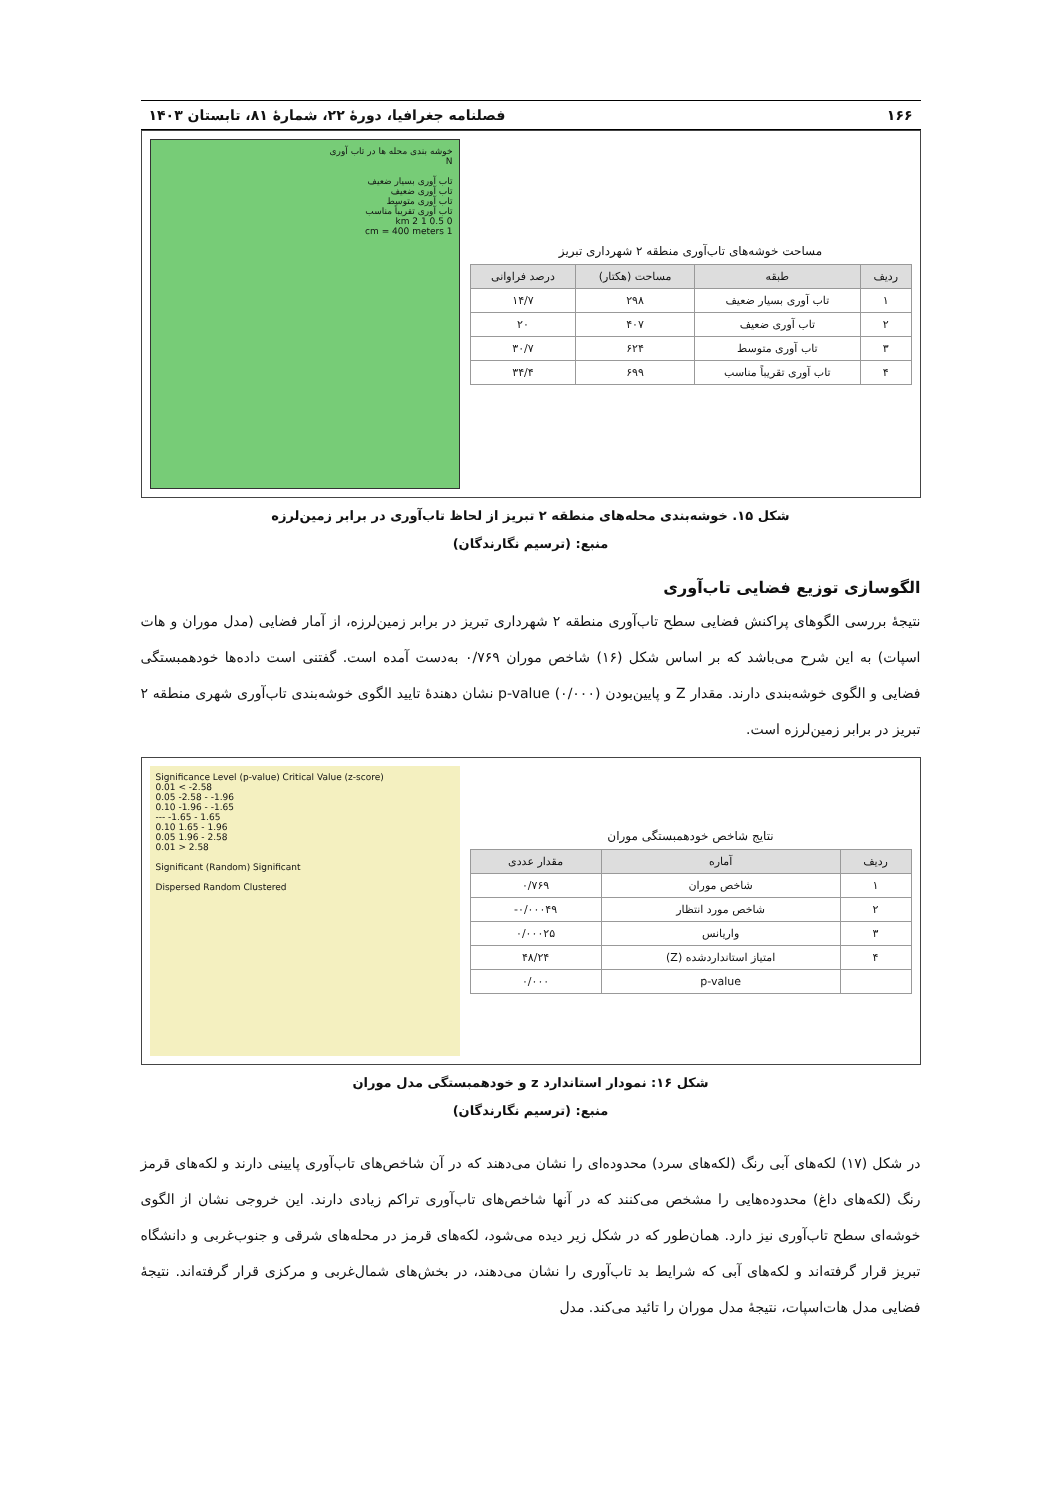۱۶۶ فصلنامه جغرافیا، دورهٔ ۲۲، شمارهٔ ۸۱، تابستان ۱۴۰۳
مساحت خوشه‌های تاب‌آوری منطقه ۲ شهرداری تبریز
| ردیف | طبقه | مساحت (هکتار) | درصد فراوانی |
| --- | --- | --- | --- |
| ۱ | تاب آوری بسیار ضعیف | ۲۹۸ | ۱۴/۷ |
| ۲ | تاب آوری ضعیف | ۴۰۷ | ۲۰ |
| ۳ | تاب آوری متوسط | ۶۲۴ | ۳۰/۷ |
| ۴ | تاب آوری تقریباً مناسب | ۶۹۹ | ۳۴/۴ |
خوشه بندی محله ها در تاب آوری
N
تاب آوری بسیار ضعیف
تاب آوری ضعیف
تاب آوری متوسط
تاب آوری تقریباً مناسب
0 0.5 1 2 km
1 cm = 400 meters
شکل ۱۵. خوشه‌بندی محله‌های منطقه ۲ تبریز از لحاظ تاب‌آوری در برابر زمین‌لرزه
منبع: (ترسیم نگارندگان)
الگوسازی توزیع فضایی تاب‌آوری
نتیجهٔ بررسی الگوهای پراکنش فضایی سطح تاب‌آوری منطقه ۲ شهرداری تبریز در برابر زمین‌لرزه، از آمار فضایی (مدل موران و هات اسپات) به این شرح می‌باشد که بر اساس شکل (۱۶) شاخص موران ۰/۷۶۹ به‌دست آمده است. گفتنی است داده‌ها خودهمبستگی فضایی و الگوی خوشه‌بندی دارند. مقدار Z و پایین‌بودن p-value (۰/۰۰۰) نشان دهندهٔ تایید الگوی خوشه‌بندی تاب‌آوری شهری منطقه ۲ تبریز در برابر زمین‌لرزه است.
نتایج شاخص خودهمبستگی موران
| ردیف | آماره | مقدار عددی |
| --- | --- | --- |
| ۱ | شاخص موران | ۰/۷۶۹ |
| ۲ | شاخص مورد انتظار | ۰/۰۰۰۴۹- |
| ۳ | واریانس | ۰/۰۰۰۲۵ |
| ۴ | امتیاز استانداردشده (Z) | ۴۸/۲۴ |
| | p-value | ۰/۰۰۰ |
Significance Level (p-value) Critical Value (z-score)
0.01 < -2.58
0.05 -2.58 - -1.96
0.10 -1.96 - -1.65
--- -1.65 - 1.65
0.10 1.65 - 1.96
0.05 1.96 - 2.58
0.01 > 2.58
Significant (Random) Significant
Dispersed Random Clustered
شکل ۱۶: نمودار استاندارد z و خودهمبستگی مدل موران
منبع: (ترسیم نگارندگان)
در شکل (۱۷) لکه‌های آبی رنگ (لکه‌های سرد) محدوده‌ای را نشان می‌دهند که در آن شاخص‌های تاب‌آوری پایینی دارند و لکه‌های قرمز رنگ (لکه‌های داغ) محدوده‌هایی را مشخص می‌کنند که در آنها شاخص‌های تاب‌آوری تراکم زیادی دارند. این خروجی نشان از الگوی خوشه‌ای سطح تاب‌آوری نیز دارد. همان‌طور که در شکل زیر دیده می‌شود، لکه‌های قرمز در محله‌های شرقی و جنوب‌غربی و دانشگاه تبریز قرار گرفته‌اند و لکه‌های آبی که شرایط بد تاب‌آوری را نشان می‌دهند، در بخش‌های شمال‌غربی و مرکزی قرار گرفته‌اند. نتیجهٔ فضایی مدل هات‌اسپات، نتیجهٔ مدل موران را تائید می‌کند. مدل